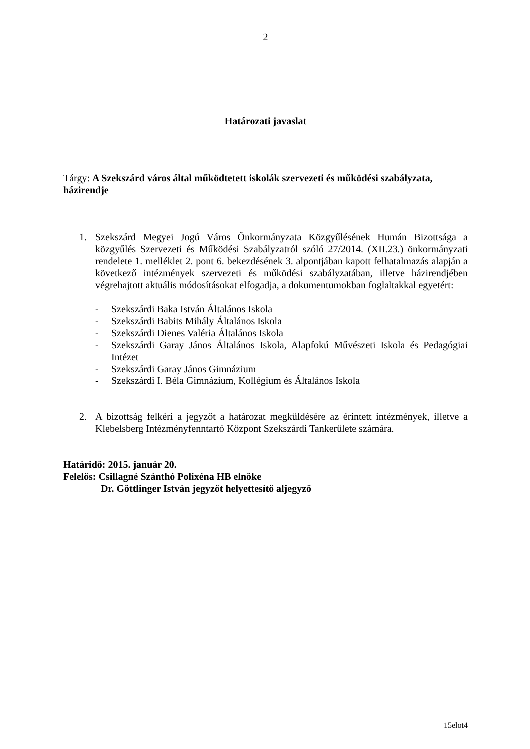2
Határozati javaslat
Tárgy: A Szekszárd város által működtetett iskolák szervezeti és működési szabályzata, házirendje
1. Szekszárd Megyei Jogú Város Önkormányzata Közgyűlésének Humán Bizottsága a közgyűlés Szervezeti és Működési Szabályzatról szóló 27/2014. (XII.23.) önkormányzati rendelete 1. melléklet 2. pont 6. bekezdésének 3. alpontjában kapott felhatalmazás alapján a következő intézmények szervezeti és működési szabályzatában, illetve házirendjében végrehajtott aktuális módosításokat elfogadja, a dokumentumokban foglaltakkal egyetért:
- Szekszárdi Baka István Általános Iskola
- Szekszárdi Babits Mihály Általános Iskola
- Szekszárdi Dienes Valéria Általános Iskola
- Szekszárdi Garay János Általános Iskola, Alapfokú Művészeti Iskola és Pedagógiai Intézet
- Szekszárdi Garay János Gimnázium
- Szekszárdi I. Béla Gimnázium, Kollégium és Általános Iskola
2. A bizottság felkéri a jegyzőt a határozat megküldésére az érintett intézmények, illetve a Klebelsberg Intézményfenntartó Központ Szekszárdi Tankerülete számára.
Határidő: 2015. január 20.
Felelős: Csillagné Szánthó Polixéna HB elnöke
Dr. Göttlinger István jegyzőt helyettesítő aljegyző
15elot4